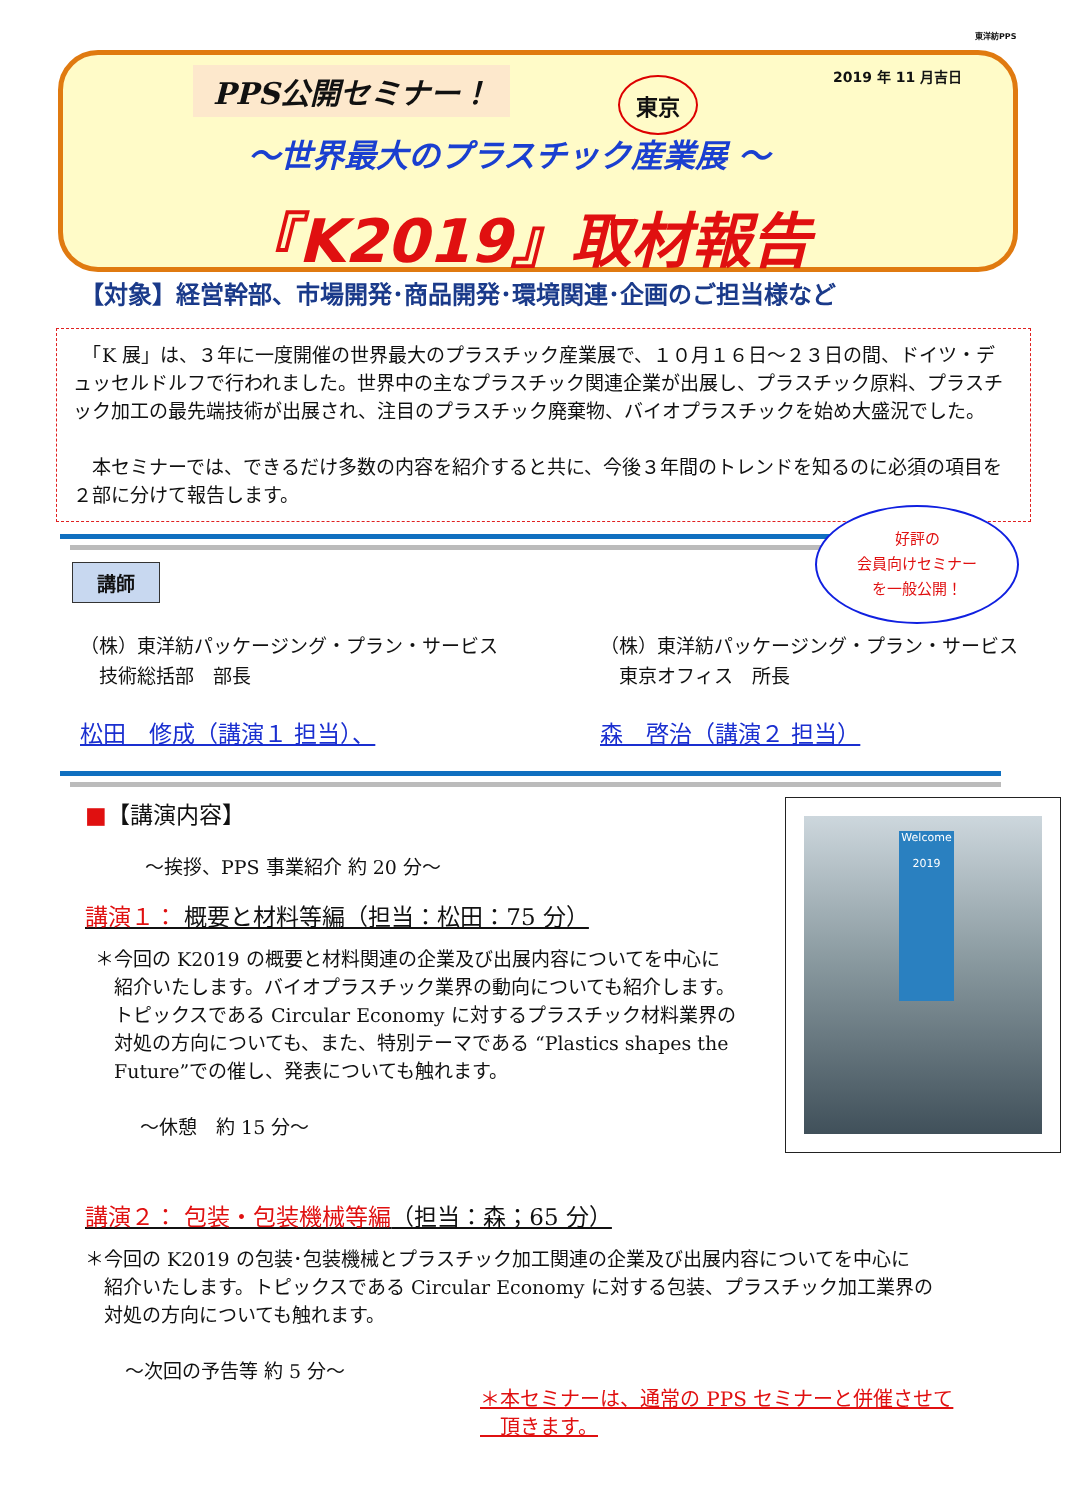東洋紡PPS
PPS公開セミナー！ 東京
2019 年 11 月吉日
～世界最大のプラスチック産業展 ～
『K2019』取材報告
【対象】経営幹部、市場開発･商品開発･環境関連･企画のご担当様など
　「K 展」は、３年に一度開催の世界最大のプラスチック産業展で、１０月１６日～２３日の間、ドイツ・デュッセルドルフで行われました。世界中の主なプラスチック関連企業が出展し、プラスチック原料、プラスチック加工の最先端技術が出展され、注目のプラスチック廃棄物、バイオプラスチックを始め大盛況でした。
　本セミナーでは、できるだけ多数の内容を紹介すると共に、今後３年間のトレンドを知るのに必須の項目を２部に分けて報告します。
講師
（株）東洋紡パッケージング・プラン・サービス
　技術総括部　部長
松田　修成（講演１ 担当）、
（株）東洋紡パッケージング・プラン・サービス
　東京オフィス　所長
森　啓治（講演２ 担当）
■【講演内容】
～挨拶、PPS 事業紹介 約 20 分～
講演１： 概要と材料等編（担当：松田：75 分）
＊今回の K2019 の概要と材料関連の企業及び出展内容についてを中心に
　紹介いたします。バイオプラスチック業界の動向についても紹介します。
　トピックスである Circular Economy に対するプラスチック材料業界の
　対処の方向についても、また、特別テーマである “Plastics shapes the
　Future”での催し、発表についても触れます。
～休憩　約 15 分～
Welcome
2019
講演２： 包装・包装機械等編（担当：森；65 分）
＊今回の K2019 の包装･包装機械とプラスチック加工関連の企業及び出展内容についてを中心に
　紹介いたします。トピックスである Circular Economy に対する包装、プラスチック加工業界の
　対処の方向についても触れます。
～次回の予告等 約 5 分～
＊本セミナーは、通常の PPS セミナーと併催させて
　頂きます。
好評の
会員向けセミナー
を一般公開！